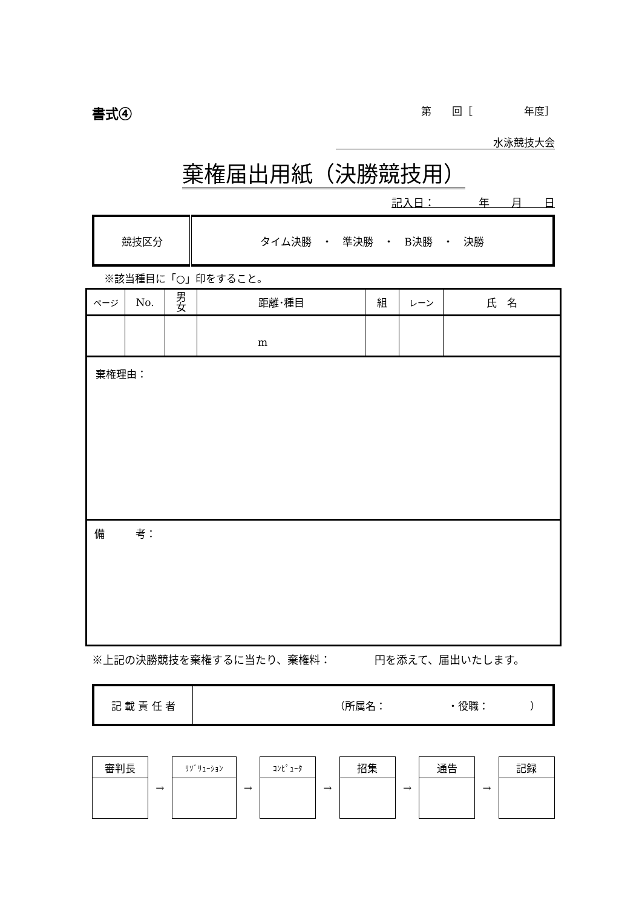書式④ 第　　回［　　　　　年度］
水泳競技大会
棄権届出用紙（決勝競技用）
記入日：　　　　年　　月　　日
| 競技区分 | タイム決勝 ・ 準決勝 ・ B決勝 ・ 決勝 |
※該当種目に「○」印をすること。
| ページ | No. | 男 女 | 距離･種目 | 組 | レーン | 氏 名 |
| --- | --- | --- | --- | --- | --- | --- |
| | | | m | | | |
| 棄権理由： | | | | | | |
| 備 考： | | | | | | |
※上記の決勝競技を棄権するに当たり、棄権料：　　　　円を添えて、届出いたします。
| 記 載 責 任 者 | （所属名： ・役職： ） |
| 審判長 |
→
| ﾘｿﾞﾘｭｰｼｮﾝ |
→
| ｺﾝﾋﾟｭｰﾀ |
→
| 招集 |
→
| 通告 |
→
| 記録 |